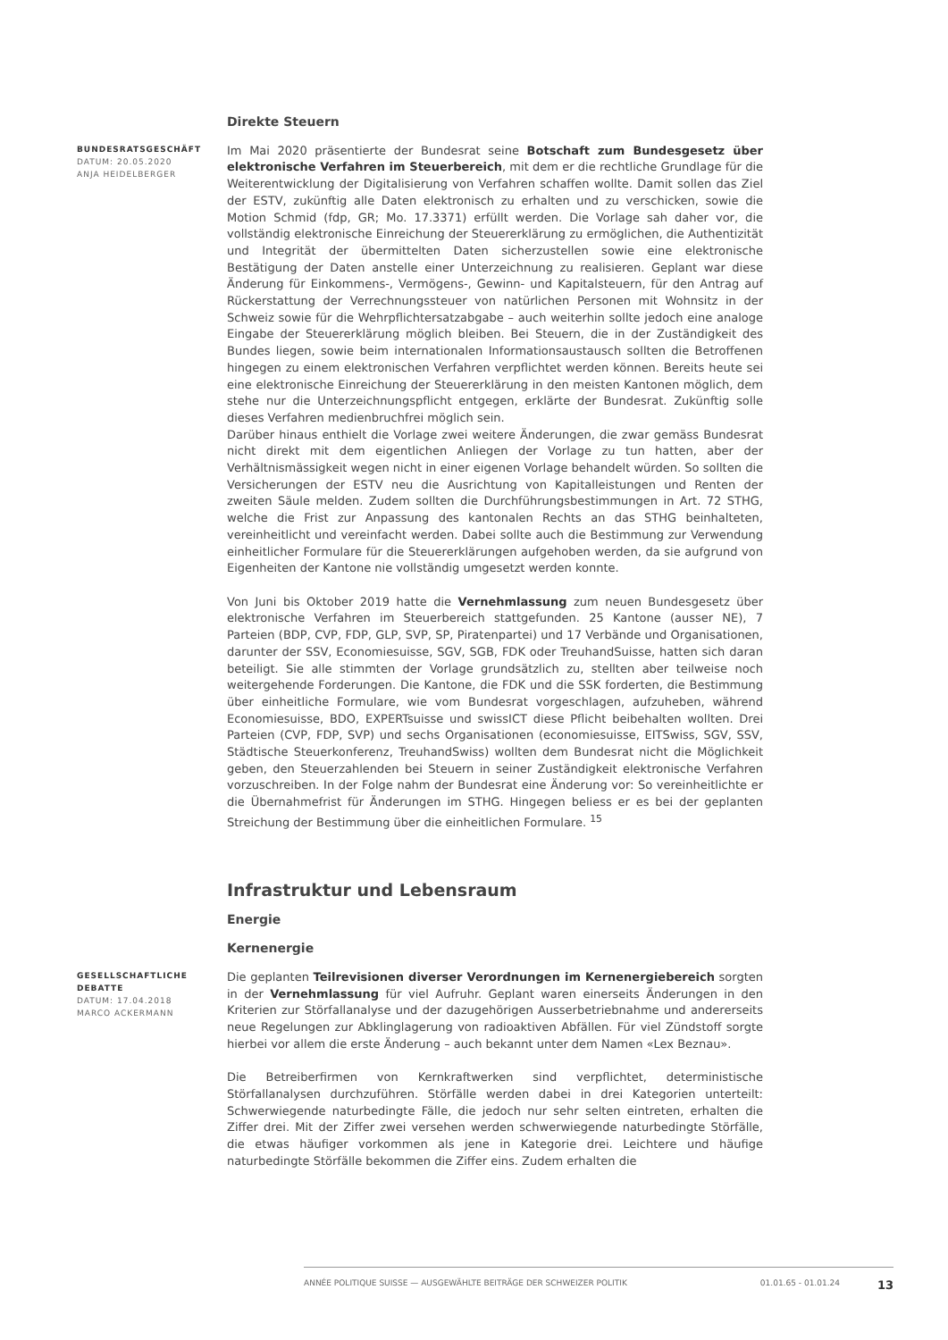Direkte Steuern
BUNDESRATSGESCHÄFT
DATUM: 20.05.2020
ANJA HEIDELBERGER
Im Mai 2020 präsentierte der Bundesrat seine Botschaft zum Bundesgesetz über elektronische Verfahren im Steuerbereich, mit dem er die rechtliche Grundlage für die Weiterentwicklung der Digitalisierung von Verfahren schaffen wollte. Damit sollen das Ziel der ESTV, zukünftig alle Daten elektronisch zu erhalten und zu verschicken, sowie die Motion Schmid (fdp, GR; Mo. 17.3371) erfüllt werden. Die Vorlage sah daher vor, die vollständig elektronische Einreichung der Steuererklärung zu ermöglichen, die Authentizität und Integrität der übermittelten Daten sicherzustellen sowie eine elektronische Bestätigung der Daten anstelle einer Unterzeichnung zu realisieren. Geplant war diese Änderung für Einkommens-, Vermögens-, Gewinn- und Kapitalsteuern, für den Antrag auf Rückerstattung der Verrechnungssteuer von natürlichen Personen mit Wohnsitz in der Schweiz sowie für die Wehrpflichtersatzabgabe – auch weiterhin sollte jedoch eine analoge Eingabe der Steuererklärung möglich bleiben. Bei Steuern, die in der Zuständigkeit des Bundes liegen, sowie beim internationalen Informationsaustausch sollten die Betroffenen hingegen zu einem elektronischen Verfahren verpflichtet werden können. Bereits heute sei eine elektronische Einreichung der Steuererklärung in den meisten Kantonen möglich, dem stehe nur die Unterzeichnungspflicht entgegen, erklärte der Bundesrat. Zukünftig solle dieses Verfahren medienbruchfrei möglich sein.
Darüber hinaus enthielt die Vorlage zwei weitere Änderungen, die zwar gemäss Bundesrat nicht direkt mit dem eigentlichen Anliegen der Vorlage zu tun hatten, aber der Verhältnismässigkeit wegen nicht in einer eigenen Vorlage behandelt würden. So sollten die Versicherungen der ESTV neu die Ausrichtung von Kapitalleistungen und Renten der zweiten Säule melden. Zudem sollten die Durchführungsbestimmungen in Art. 72 STHG, welche die Frist zur Anpassung des kantonalen Rechts an das STHG beinhalteten, vereinheitlicht und vereinfacht werden. Dabei sollte auch die Bestimmung zur Verwendung einheitlicher Formulare für die Steuererklärungen aufgehoben werden, da sie aufgrund von Eigenheiten der Kantone nie vollständig umgesetzt werden konnte.
Von Juni bis Oktober 2019 hatte die Vernehmlassung zum neuen Bundesgesetz über elektronische Verfahren im Steuerbereich stattgefunden. 25 Kantone (ausser NE), 7 Parteien (BDP, CVP, FDP, GLP, SVP, SP, Piratenpartei) und 17 Verbände und Organisationen, darunter der SSV, Economiesuisse, SGV, SGB, FDK oder TreuhandSuisse, hatten sich daran beteiligt. Sie alle stimmten der Vorlage grundsätzlich zu, stellten aber teilweise noch weitergehende Forderungen. Die Kantone, die FDK und die SSK forderten, die Bestimmung über einheitliche Formulare, wie vom Bundesrat vorgeschlagen, aufzuheben, während Economiesuisse, BDO, EXPERTsuisse und swissICT diese Pflicht beibehalten wollten. Drei Parteien (CVP, FDP, SVP) und sechs Organisationen (economiesuisse, EITSwiss, SGV, SSV, Städtische Steuerkonferenz, TreuhandSwiss) wollten dem Bundesrat nicht die Möglichkeit geben, den Steuerzahlenden bei Steuern in seiner Zuständigkeit elektronische Verfahren vorzuschreiben. In der Folge nahm der Bundesrat eine Änderung vor: So vereinheitlichte er die Übernahmefrist für Änderungen im STHG. Hingegen beliess er es bei der geplanten Streichung der Bestimmung über die einheitlichen Formulare. <sup>15</sup>
Infrastruktur und Lebensraum
Energie
Kernenergie
GESELLSCHAFTLICHE DEBATTE
DATUM: 17.04.2018
MARCO ACKERMANN
Die geplanten Teilrevisionen diverser Verordnungen im Kernenergiebereich sorgten in der Vernehmlassung für viel Aufruhr. Geplant waren einerseits Änderungen in den Kriterien zur Störfallanalyse und der dazugehörigen Ausserbetriebnahme und andererseits neue Regelungen zur Abklinglagerung von radioaktiven Abfällen. Für viel Zündstoff sorgte hierbei vor allem die erste Änderung – auch bekannt unter dem Namen «Lex Beznau».
Die Betreiberfirmen von Kernkraftwerken sind verpflichtet, deterministische Störfallanalysen durchzuführen. Störfälle werden dabei in drei Kategorien unterteilt: Schwerwiegende naturbedingte Fälle, die jedoch nur sehr selten eintreten, erhalten die Ziffer drei. Mit der Ziffer zwei versehen werden schwerwiegende naturbedingte Störfälle, die etwas häufiger vorkommen als jene in Kategorie drei. Leichtere und häufige naturbedingte Störfälle bekommen die Ziffer eins. Zudem erhalten die
ANNÉE POLITIQUE SUISSE — AUSGEWÄHLTE BEITRÄGE DER SCHWEIZER POLITIK 01.01.65 - 01.01.24 13